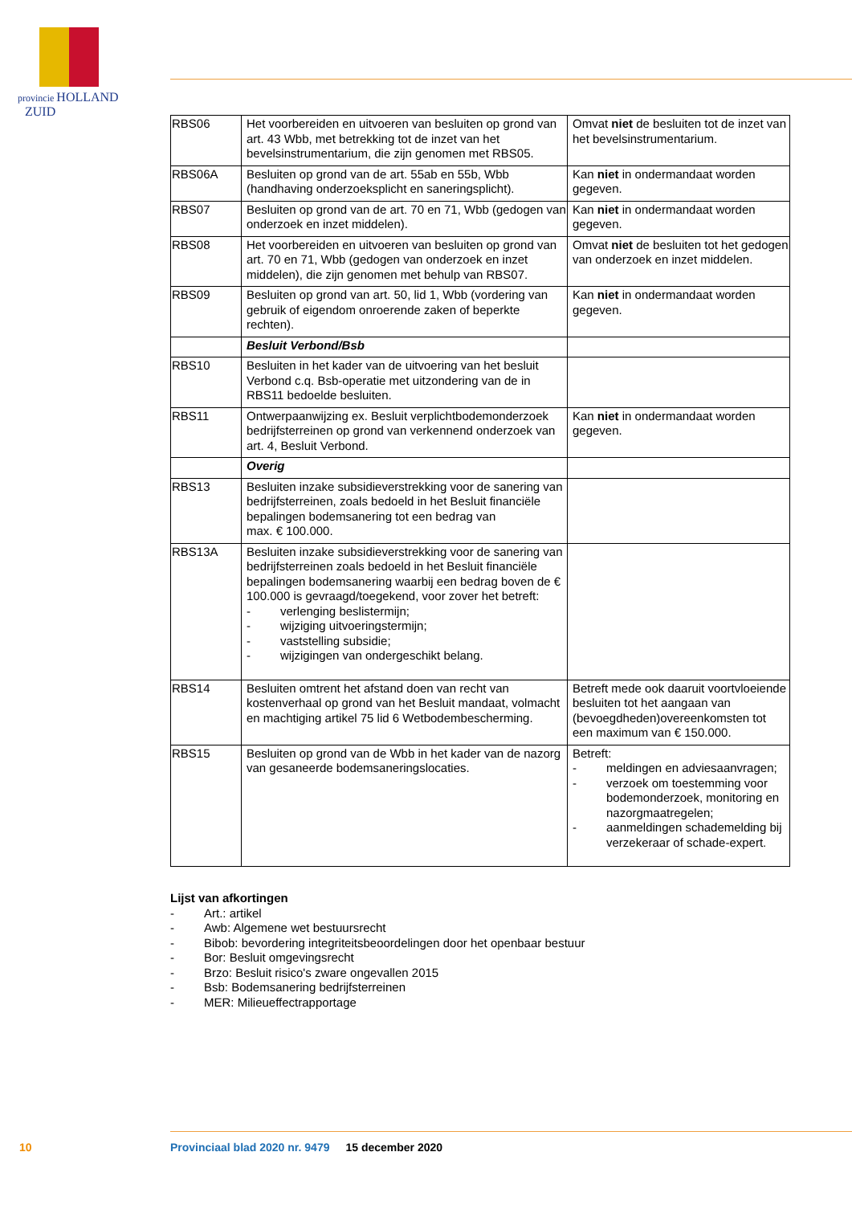provincie HOLLAND
ZUID
| RBS06 | Het voorbereiden en uitvoeren van besluiten op grond van art. 43 Wbb, met betrekking tot de inzet van het bevelsinstrumentarium, die zijn genomen met RBS05. | Omvat niet de besluiten tot de inzet van het bevelsinstrumentarium. |
| RBS06A | Besluiten op grond van de art. 55ab en 55b, Wbb (handhaving onderzoeksplicht en saneringsplicht). | Kan niet in ondermandaat worden gegeven. |
| RBS07 | Besluiten op grond van de art. 70 en 71, Wbb (gedogen van onderzoek en inzet middelen). | Kan niet in ondermandaat worden gegeven. |
| RBS08 | Het voorbereiden en uitvoeren van besluiten op grond van art. 70 en 71, Wbb (gedogen van onderzoek en inzet middelen), die zijn genomen met behulp van RBS07. | Omvat niet de besluiten tot het gedogen van onderzoek en inzet middelen. |
| RBS09 | Besluiten op grond van art. 50, lid 1, Wbb (vordering van gebruik of eigendom onroerende zaken of beperkte rechten). | Kan niet in ondermandaat worden gegeven. |
| | Besluit Verbond/Bsb | |
| RBS10 | Besluiten in het kader van de uitvoering van het besluit Verbond c.q. Bsb-operatie met uitzondering van de in RBS11 bedoelde besluiten. | |
| RBS11 | Ontwerpaanwijzing ex. Besluit verplichtbodemonderzoek bedrijfsterreinen op grond van verkennend onderzoek van art. 4, Besluit Verbond. | Kan niet in ondermandaat worden gegeven. |
| | Overig | |
| RBS13 | Besluiten inzake subsidieverstrekking voor de sanering van bedrijfsterreinen, zoals bedoeld in het Besluit financiële bepalingen bodemsanering tot een bedrag van max. € 100.000. | |
| RBS13A | Besluiten inzake subsidieverstrekking voor de sanering van bedrijfsterreinen zoals bedoeld in het Besluit financiële bepalingen bodemsanering waarbij een bedrag boven de € 100.000 is gevraagd/toegekend, voor zover het betreft: - verlenging beslistermijn; - wijziging uitvoeringstermijn; - vaststelling subsidie; - wijzigingen van ondergeschikt belang. | |
| RBS14 | Besluiten omtrent het afstand doen van recht van kostenverhaal op grond van het Besluit mandaat, volmacht en machtiging artikel 75 lid 6 Wetbodembescherming. | Betreft mede ook daaruit voortvloeiende besluiten tot het aangaan van (bevoegdheden)overeenkomsten tot een maximum van € 150.000. |
| RBS15 | Besluiten op grond van de Wbb in het kader van de nazorg van gesaneerde bodemsaneringslocaties. | Betreft: - meldingen en adviesaanvragen; - verzoek om toestemming voor bodemonderzoek, monitoring en nazorgmaatregelen; - aanmeldingen schademelding bij verzekeraar of schade-expert. |
Lijst van afkortingen
- Art.: artikel
- Awb: Algemene wet bestuursrecht
- Bibob: bevordering integriteitsbeoordelingen door het openbaar bestuur
- Bor: Besluit omgevingsrecht
- Brzo: Besluit risico's zware ongevallen 2015
- Bsb: Bodemsanering bedrijfsterreinen
- MER: Milieueffectrapportage
10 Provinciaal blad 2020 nr. 9479 15 december 2020